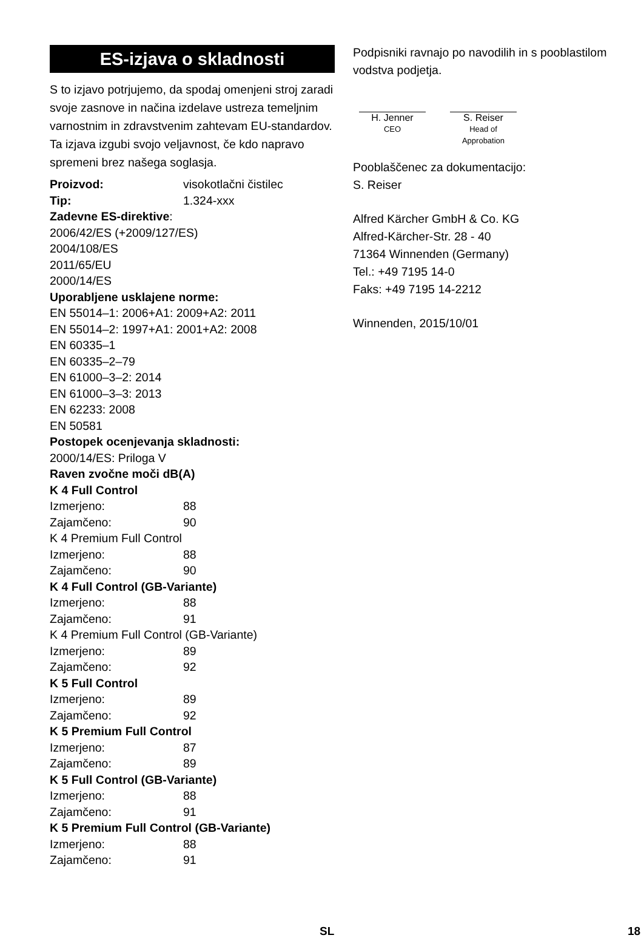ES-izjava o skladnosti
S to izjavo potrjujemo, da spodaj omenjeni stroj zaradi svoje zasnove in načina izdelave ustreza temeljnim varnostnim in zdravstvenim zahtevam EU-standardov. Ta izjava izgubi svojo veljavnost, če kdo napravo spremeni brez našega soglasja.
Proizvod: visokotlačni čistilec
Tip: 1.324-xxx
Zadevne ES-direktive:
2006/42/ES (+2009/127/ES)
2004/108/ES
2011/65/EU
2000/14/ES
Uporabljene usklajene norme:
EN 55014–1: 2006+A1: 2009+A2: 2011
EN 55014–2: 1997+A1: 2001+A2: 2008
EN 60335–1
EN 60335–2–79
EN 61000–3–2: 2014
EN 61000–3–3: 2013
EN 62233: 2008
EN 50581
Postopek ocenjevanja skladnosti:
2000/14/ES: Priloga V
Raven zvočne moči dB(A)
K 4 Full Control
Izmerjeno: 88
Zajamčeno: 90
K 4 Premium Full Control
Izmerjeno: 88
Zajamčeno: 90
K 4 Full Control (GB-Variante)
Izmerjeno: 88
Zajamčeno: 91
K 4 Premium Full Control (GB-Variante)
Izmerjeno: 89
Zajamčeno: 92
K 5 Full Control
Izmerjeno: 89
Zajamčeno: 92
K 5 Premium Full Control
Izmerjeno: 87
Zajamčeno: 89
K 5 Full Control (GB-Variante)
Izmerjeno: 88
Zajamčeno: 91
K 5 Premium Full Control (GB-Variante)
Izmerjeno: 88
Zajamčeno: 91
Podpisniki ravnajo po navodilih in s pooblastilom vodstva podjetja.
H. Jenner
CEO
S. Reiser
Head of Approbation
Pooblaščenec za dokumentacijo:
S. Reiser
Alfred Kärcher GmbH & Co. KG
Alfred-Kärcher-Str. 28 - 40
71364 Winnenden (Germany)
Tel.: +49 7195 14-0
Faks: +49 7195 14-2212
Winnenden, 2015/10/01
SL 18